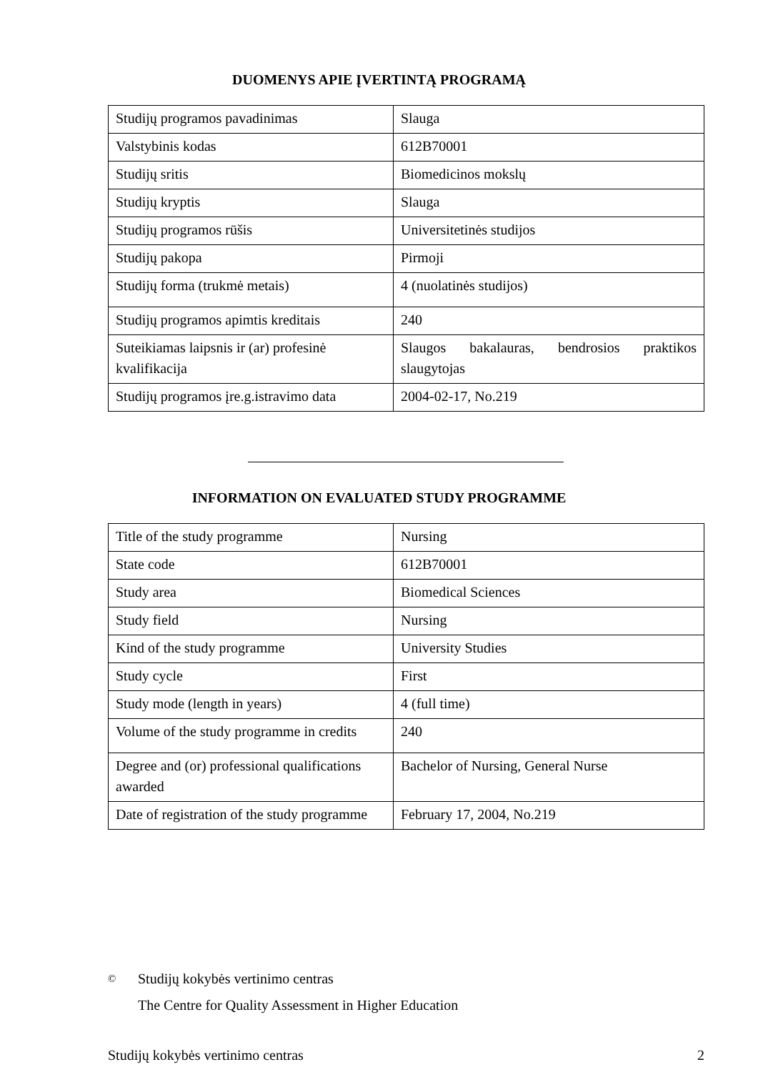DUOMENYS APIE ĮVERTINTĄ PROGRAMĄ
| Studijų programos pavadinimas | Slauga |
| Valstybinis kodas | 612B70001 |
| Studijų sritis | Biomedicinos mokslų |
| Studijų kryptis | Slauga |
| Studijų programos rūšis | Universitetinės studijos |
| Studijų pakopa | Pirmoji |
| Studijų forma (trukmė metais) | 4 (nuolatinės studijos) |
| Studijų programos apimtis kreditais | 240 |
| Suteikiamas laipsnis ir (ar) profesinė kvalifikacija | Slaugos bakalauras, bendrosios praktikos slaugytojas |
| Studijų programos įre.g.istravimo data | 2004-02-17, No.219 |
INFORMATION ON EVALUATED STUDY PROGRAMME
| Title of the study programme | Nursing |
| State code | 612B70001 |
| Study area | Biomedical Sciences |
| Study field | Nursing |
| Kind of the study programme | University Studies |
| Study cycle | First |
| Study mode (length in years) | 4 (full time) |
| Volume of the study programme in credits | 240 |
| Degree and (or) professional qualifications awarded | Bachelor of Nursing, General Nurse |
| Date of registration of the study programme | February 17, 2004, No.219 |
©
Studijų kokybės vertinimo centras
The Centre for Quality Assessment in Higher Education
Studijų kokybės vertinimo centras 2